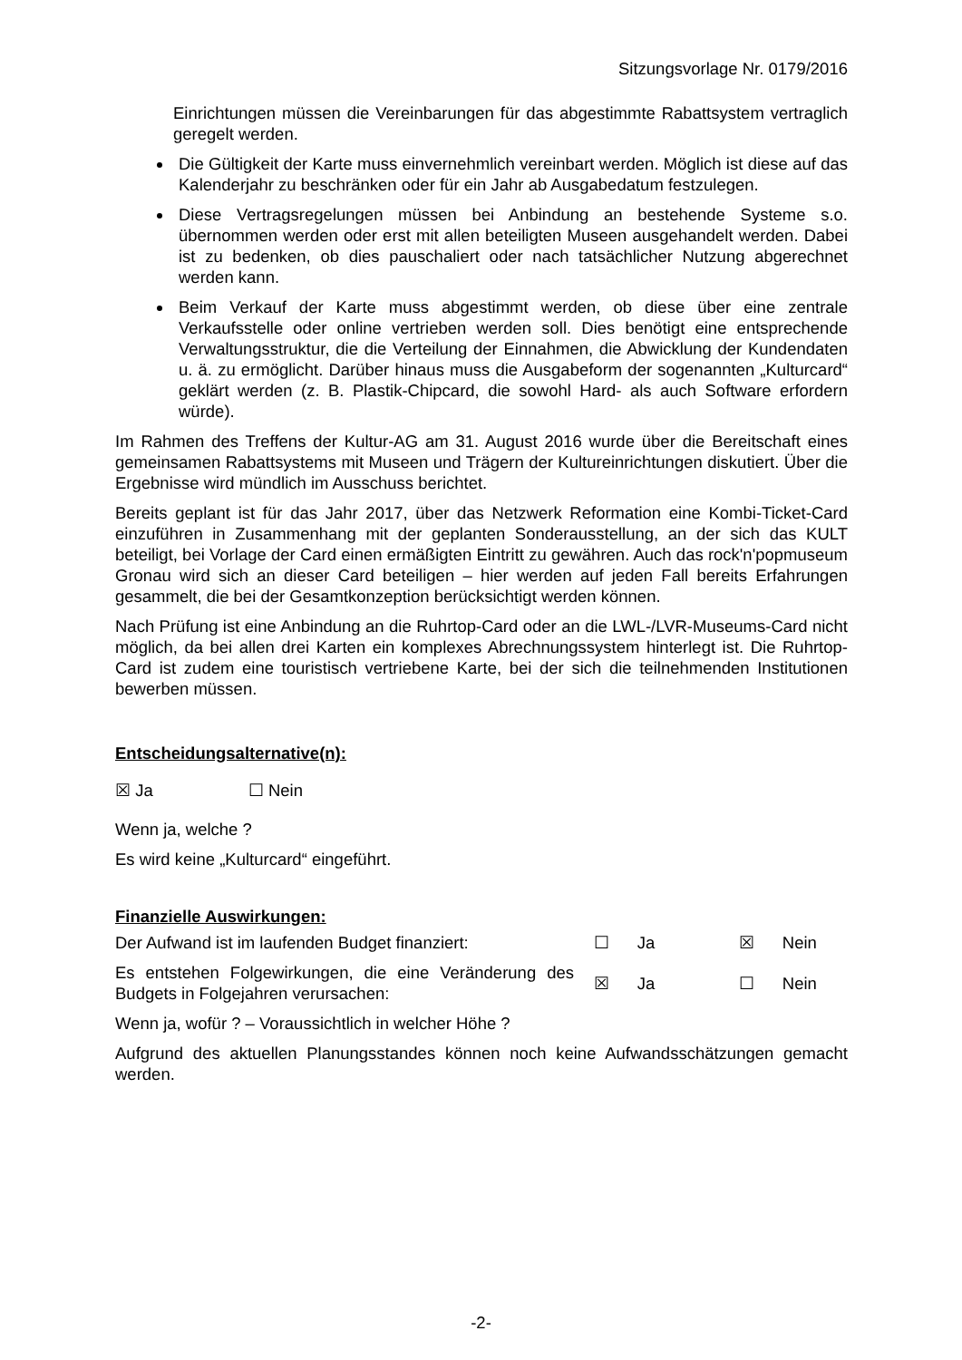Sitzungsvorlage Nr. 0179/2016
Einrichtungen müssen die Vereinbarungen für das abgestimmte Rabattsystem vertraglich geregelt werden.
Die Gültigkeit der Karte muss einvernehmlich vereinbart werden. Möglich ist diese auf das Kalenderjahr zu beschränken oder für ein Jahr ab Ausgabedatum festzulegen.
Diese Vertragsregelungen müssen bei Anbindung an bestehende Systeme s.o. übernommen werden oder erst mit allen beteiligten Museen ausgehandelt werden. Dabei ist zu bedenken, ob dies pauschaliert oder nach tatsächlicher Nutzung abgerechnet werden kann.
Beim Verkauf der Karte muss abgestimmt werden, ob diese über eine zentrale Verkaufsstelle oder online vertrieben werden soll. Dies benötigt eine entsprechende Verwaltungsstruktur, die die Verteilung der Einnahmen, die Abwicklung der Kundendaten u. ä. zu ermöglicht. Darüber hinaus muss die Ausgabeform der sogenannten „Kulturcard“ geklärt werden (z. B. Plastik-Chipcard, die sowohl Hard- als auch Software erfordern würde).
Im Rahmen des Treffens der Kultur-AG am 31. August 2016 wurde über die Bereitschaft eines gemeinsamen Rabattsystems mit Museen und Trägern der Kultureinrichtungen diskutiert. Über die Ergebnisse wird mündlich im Ausschuss berichtet.
Bereits geplant ist für das Jahr 2017, über das Netzwerk Reformation eine Kombi-Ticket-Card einzuführen in Zusammenhang mit der geplanten Sonderausstellung, an der sich das KULT beteiligt, bei Vorlage der Card einen ermäßigten Eintritt zu gewähren. Auch das rock'n'popmuseum Gronau wird sich an dieser Card beteiligen – hier werden auf jeden Fall bereits Erfahrungen gesammelt, die bei der Gesamtkonzeption berücksichtigt werden können.
Nach Prüfung ist eine Anbindung an die Ruhrtop-Card oder an die LWL-/LVR-Museums-Card nicht möglich, da bei allen drei Karten ein komplexes Abrechnungssystem hinterlegt ist. Die Ruhrtop-Card ist zudem eine touristisch vertriebene Karte, bei der sich die teilnehmenden Institutionen bewerben müssen.
Entscheidungsalternative(n):
☒ Ja ☐ Nein
Wenn ja, welche ?
Es wird keine „Kulturcard“ eingeführt.
Finanzielle Auswirkungen:
Der Aufwand ist im laufenden Budget finanziert:
☐ Ja
☒ Nein
Es entstehen Folgewirkungen, die eine Veränderung des Budgets in Folgejahren verursachen:
☒ Ja
☐ Nein
Wenn ja, wofür ? – Voraussichtlich in welcher Höhe ?
Aufgrund des aktuellen Planungsstandes können noch keine Aufwandsschätzungen gemacht werden.
-2-